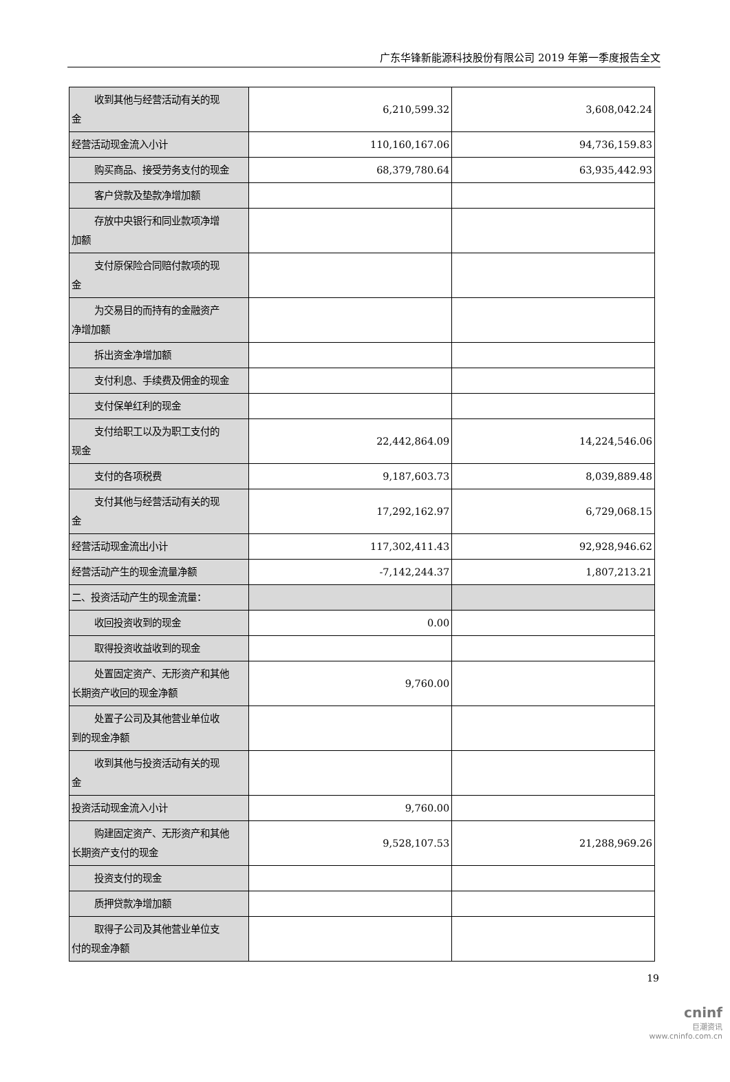广东华锋新能源科技股份有限公司 2019 年第一季度报告全文
| 收到其他与经营活动有关的现 金 | 6,210,599.32 | 3,608,042.24 |
| 经营活动现金流入小计 | 110,160,167.06 | 94,736,159.83 |
| 购买商品、接受劳务支付的现金 | 68,379,780.64 | 63,935,442.93 |
| 客户贷款及垫款净增加额 | | |
| 存放中央银行和同业款项净增 加额 | | |
| 支付原保险合同赔付款项的现 金 | | |
| 为交易目的而持有的金融资产 净增加额 | | |
| 拆出资金净增加额 | | |
| 支付利息、手续费及佣金的现金 | | |
| 支付保单红利的现金 | | |
| 支付给职工以及为职工支付的 现金 | 22,442,864.09 | 14,224,546.06 |
| 支付的各项税费 | 9,187,603.73 | 8,039,889.48 |
| 支付其他与经营活动有关的现 金 | 17,292,162.97 | 6,729,068.15 |
| 经营活动现金流出小计 | 117,302,411.43 | 92,928,946.62 |
| 经营活动产生的现金流量净额 | -7,142,244.37 | 1,807,213.21 |
| 二、投资活动产生的现金流量： | | |
| 收回投资收到的现金 | 0.00 | |
| 取得投资收益收到的现金 | | |
| 处置固定资产、无形资产和其他 长期资产收回的现金净额 | 9,760.00 | |
| 处置子公司及其他营业单位收 到的现金净额 | | |
| 收到其他与投资活动有关的现 金 | | |
| 投资活动现金流入小计 | 9,760.00 | |
| 购建固定资产、无形资产和其他 长期资产支付的现金 | 9,528,107.53 | 21,288,969.26 |
| 投资支付的现金 | | |
| 质押贷款净增加额 | | |
| 取得子公司及其他营业单位支 付的现金净额 | | |
19
cninf
巨潮资讯
www.cninfo.com.cn